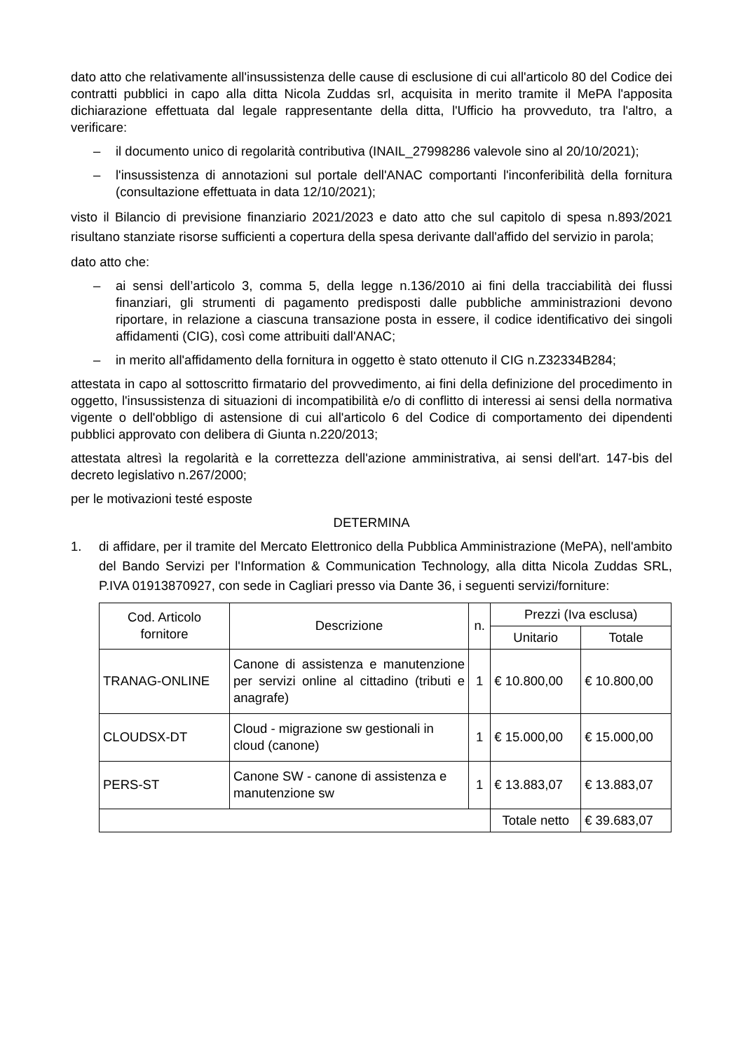dato atto che relativamente all'insussistenza delle cause di esclusione di cui all'articolo 80 del Codice dei contratti pubblici in capo alla ditta Nicola Zuddas srl, acquisita in merito tramite il MePA l'apposita dichiarazione effettuata dal legale rappresentante della ditta, l'Ufficio ha provveduto, tra l'altro, a verificare:
– il documento unico di regolarità contributiva (INAIL_27998286 valevole sino al 20/10/2021);
– l'insussistenza di annotazioni sul portale dell'ANAC comportanti l'inconferibilità della fornitura (consultazione effettuata in data 12/10/2021);
visto il Bilancio di previsione finanziario 2021/2023 e dato atto che sul capitolo di spesa n.893/2021 risultano stanziate risorse sufficienti a copertura della spesa derivante dall'affido del servizio in parola;
dato atto che:
– ai sensi dell’articolo 3, comma 5, della legge n.136/2010 ai fini della tracciabilità dei flussi finanziari, gli strumenti di pagamento predisposti dalle pubbliche amministrazioni devono riportare, in relazione a ciascuna transazione posta in essere, il codice identificativo dei singoli affidamenti (CIG), così come attribuiti dall'ANAC;
– in merito all'affidamento della fornitura in oggetto è stato ottenuto il CIG n.Z32334B284;
attestata in capo al sottoscritto firmatario del provvedimento, ai fini della definizione del procedimento in oggetto, l'insussistenza di situazioni di incompatibilità e/o di conflitto di interessi ai sensi della normativa vigente o dell'obbligo di astensione di cui all'articolo 6 del Codice di comportamento dei dipendenti pubblici approvato con delibera di Giunta n.220/2013;
attestata altresì la regolarità e la correttezza dell'azione amministrativa, ai sensi dell'art. 147-bis del decreto legislativo n.267/2000;
per le motivazioni testé esposte
DETERMINA
1. di affidare, per il tramite del Mercato Elettronico della Pubblica Amministrazione (MePA), nell'ambito del Bando Servizi per l'Information & Communication Technology, alla ditta Nicola Zuddas SRL, P.IVA 01913870927, con sede in Cagliari presso via Dante 36, i seguenti servizi/forniture:
| Cod. Articolo fornitore | Descrizione | n. | Prezzi (Iva esclusa) | |
| --- | --- | --- | --- | --- |
| | | | Unitario | Totale |
| TRANAG-ONLINE | Canone di assistenza e manutenzione per servizi online al cittadino (tributi e anagrafe) | 1 | € 10.800,00 | € 10.800,00 |
| CLOUDSX-DT | Cloud - migrazione sw gestionali in cloud (canone) | 1 | € 15.000,00 | € 15.000,00 |
| PERS-ST | Canone SW - canone di assistenza e manutenzione sw | 1 | € 13.883,07 | € 13.883,07 |
| | | | Totale netto | € 39.683,07 |